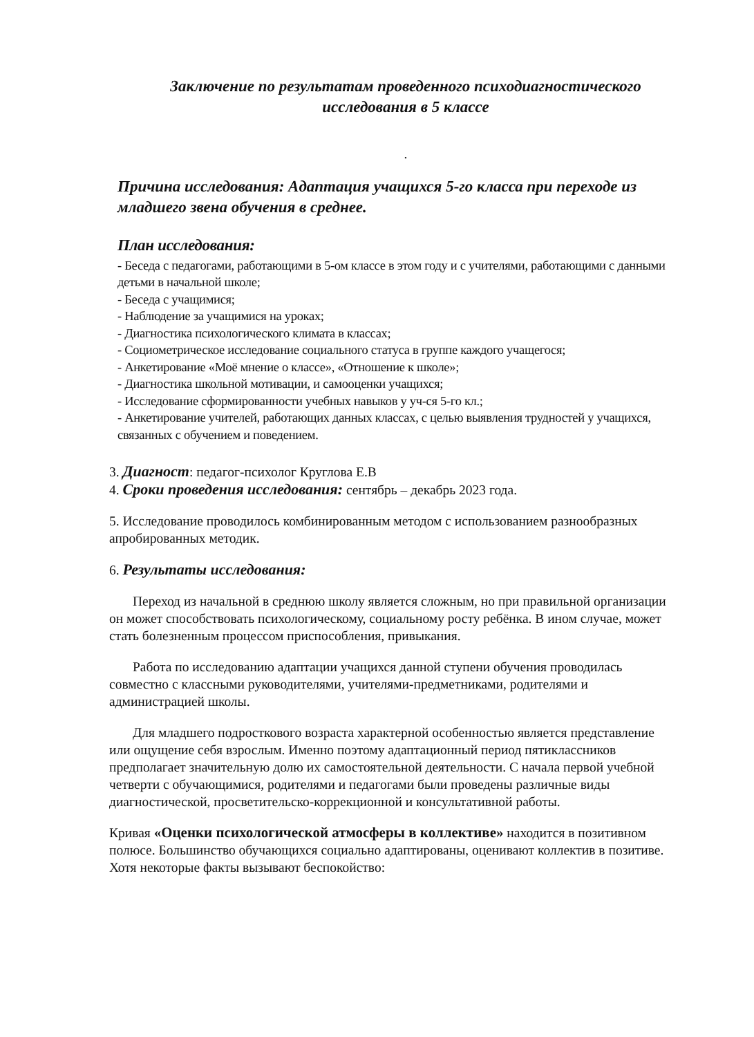Заключение по результатам проведенного психодиагностического исследования в 5 классе
.
Причина исследования: Адаптация учащихся 5-го класса при переходе из младшего звена обучения в среднее.
План исследования:
- Беседа с педагогами, работающими в 5-ом классе в этом году и с учителями, работающими с данными детьми в начальной школе;
- Беседа с учащимися;
- Наблюдение за учащимися на уроках;
- Диагностика психологического климата в классах;
- Социометрическое исследование социального статуса в группе каждого учащегося;
- Анкетирование «Моё мнение о классе», «Отношение к школе»;
- Диагностика школьной мотивации, и самооценки учащихся;
- Исследование сформированности учебных навыков у уч-ся 5-го кл.;
- Анкетирование учителей, работающих данных классах, с целью выявления трудностей у учащихся, связанных с обучением и поведением.
3. Диагност: педагог-психолог Круглова Е.В
4. Сроки проведения исследования: сентябрь – декабрь 2023 года.
5. Исследование проводилось комбинированным методом с использованием разнообразных апробированных методик.
6. Результаты исследования:
Переход из начальной в среднюю школу является сложным, но при правильной организации он может способствовать психологическому, социальному росту ребёнка. В ином случае, может стать болезненным процессом приспособления, привыкания.
Работа по исследованию адаптации учащихся данной ступени обучения проводилась совместно с классными руководителями, учителями-предметниками, родителями и администрацией школы.
Для младшего подросткового возраста характерной особенностью является представление или ощущение себя взрослым. Именно поэтому адаптационный период пятиклассников предполагает значительную долю их самостоятельной деятельности. С начала первой учебной четверти с обучающимися, родителями и педагогами были проведены различные виды диагностической, просветительско-коррекционной и консультативной работы.
Кривая «Оценки психологической атмосферы в коллективе» находится в позитивном полюсе. Большинство обучающихся социально адаптированы, оценивают коллектив в позитиве. Хотя некоторые факты вызывают беспокойство: